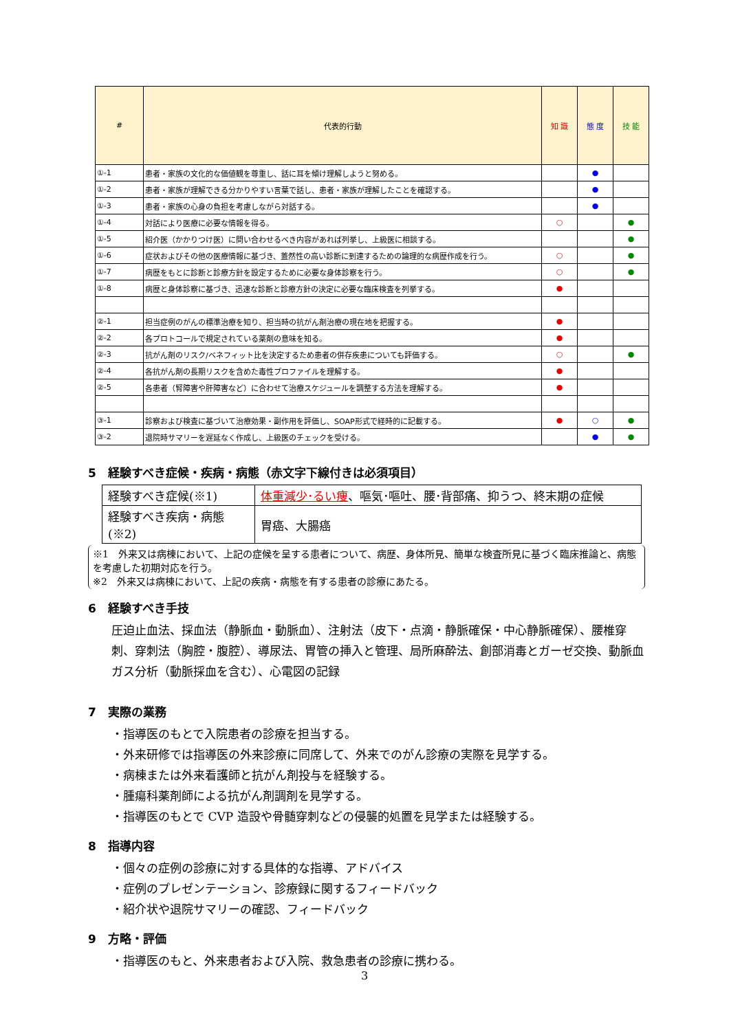| # | 代表的行動 | 知 識 | 態 度 | 技 能 |
| --- | --- | --- | --- | --- |
| ①-1 | 患者・家族の文化的な価値観を尊重し、話に耳を傾け理解しようと努める。 | | ● | |
| ①-2 | 患者・家族が理解できる分かりやすい言葉で話し、患者・家族が理解したことを確認する。 | | ● | |
| ①-3 | 患者・家族の心身の負担を考慮しながら対話する。 | | ● | |
| ①-4 | 対話により医療に必要な情報を得る。 | ○ | | ● |
| ①-5 | 紹介医（かかりつけ医）に問い合わせるべき内容があれば列挙し、上級医に相談する。 | | | ● |
| ①-6 | 症状およびその他の医療情報に基づき、蓋然性の高い診断に到達するための論理的な病歴作成を行う。 | ○ | | ● |
| ①-7 | 病歴をもとに診断と診療方針を設定するために必要な身体診察を行う。 | ○ | | ● |
| ①-8 | 病歴と身体診察に基づき、迅速な診断と診療方針の決定に必要な臨床検査を列挙する。 | ● | | |
| ②-1 | 担当症例のがんの標準治療を知り、担当時の抗がん剤治療の現在地を把握する。 | ● | | |
| ②-2 | 各プロトコールで規定されている薬剤の意味を知る。 | ● | | |
| ②-3 | 抗がん剤のリスク/ベネフィット比を決定するため患者の併存疾患についても評価する。 | ○ | | ● |
| ②-4 | 各抗がん剤の長期リスクを含めた毒性プロファイルを理解する。 | ● | | |
| ②-5 | 各患者（腎障害や肝障害など）に合わせて治療スケジュールを調整する方法を理解する。 | ● | | |
| ③-1 | 診察および検査に基づいて治療効果・副作用を評価し、SOAP形式で経時的に記載する。 | ● | ○ | ● |
| ③-2 | 退院時サマリーを遅延なく作成し、上級医のチェックを受ける。 | | ● | ● |
5　経験すべき症候・疾病・病態（赤文字下線付きは必須項目）
| 経験すべき症候(※1) | 体重減少･るい痩 、嘔気･嘔吐、腰･背部痛、抑うつ、終末期の症候 |
| 経験すべき疾病・病態(※2) | 胃癌、大腸癌 |
※1　外来又は病棟において、上記の症候を呈する患者について、病歴、身体所見、簡単な検査所見に基づく臨床推論と、病態を考慮した初期対応を行う。
※2　外来又は病棟において、上記の疾病・病態を有する患者の診療にあたる。
6　経験すべき手技
圧迫止血法、採血法（静脈血・動脈血）、注射法（皮下・点滴・静脈確保・中心静脈確保）、腰椎穿刺、穿刺法（胸腔・腹腔）、導尿法、胃管の挿入と管理、局所麻酔法、創部消毒とガーゼ交換、動脈血ガス分析（動脈採血を含む）、心電図の記録
7　実際の業務
・指導医のもとで入院患者の診療を担当する。
・外来研修では指導医の外来診療に同席して、外来でのがん診療の実際を見学する。
・病棟または外来看護師と抗がん剤投与を経験する。
・腫瘍科薬剤師による抗がん剤調剤を見学する。
・指導医のもとで CVP 造設や骨髄穿刺などの侵襲的処置を見学または経験する。
8　指導内容
・個々の症例の診療に対する具体的な指導、アドバイス
・症例のプレゼンテーション、診療録に関するフィードバック
・紹介状や退院サマリーの確認、フィードバック
9　方略・評価
・指導医のもと、外来患者および入院、救急患者の診療に携わる。
3